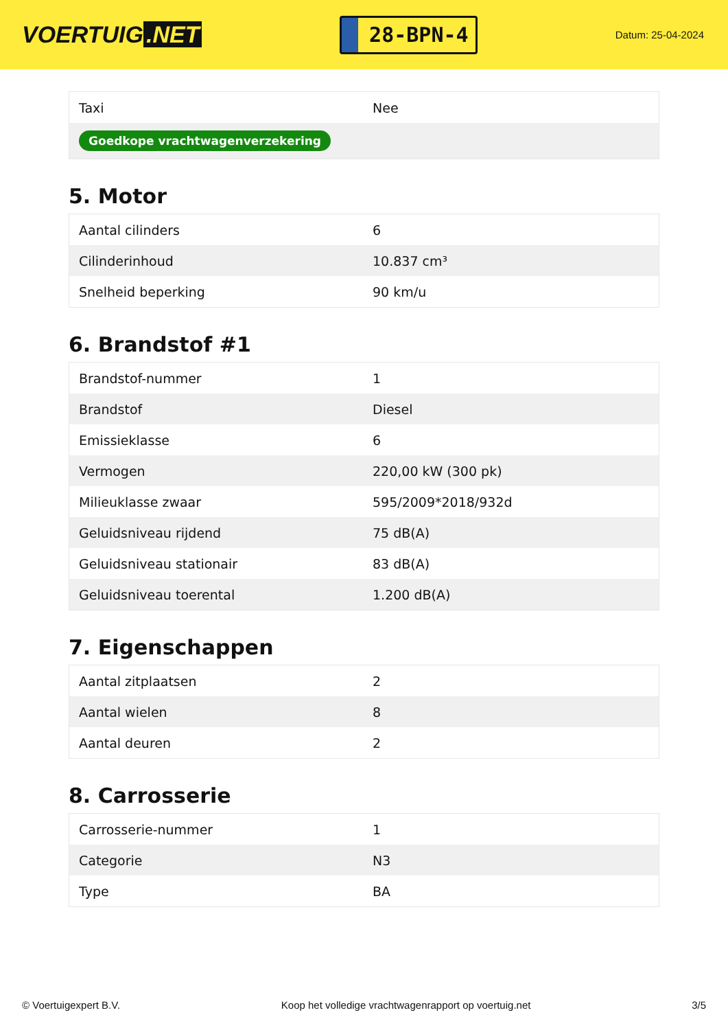VOERTUIG.NET
28-BPN-4
Datum: 25-04-2024
| Taxi | Nee |
| Goedkope vrachtwagenverzekering | |
5. Motor
| Aantal cilinders | 6 |
| Cilinderinhoud | 10.837 cm³ |
| Snelheid beperking | 90 km/u |
6. Brandstof #1
| Brandstof-nummer | 1 |
| Brandstof | Diesel |
| Emissieklasse | 6 |
| Vermogen | 220,00 kW (300 pk) |
| Milieuklasse zwaar | 595/2009*2018/932d |
| Geluidsniveau rijdend | 75 dB(A) |
| Geluidsniveau stationair | 83 dB(A) |
| Geluidsniveau toerental | 1.200 dB(A) |
7. Eigenschappen
| Aantal zitplaatsen | 2 |
| Aantal wielen | 8 |
| Aantal deuren | 2 |
8. Carrosserie
| Carrosserie-nummer | 1 |
| Categorie | N3 |
| Type | BA |
© Voertuigexpert B.V. Koop het volledige vrachtwagenrapport op voertuig.net 3/5